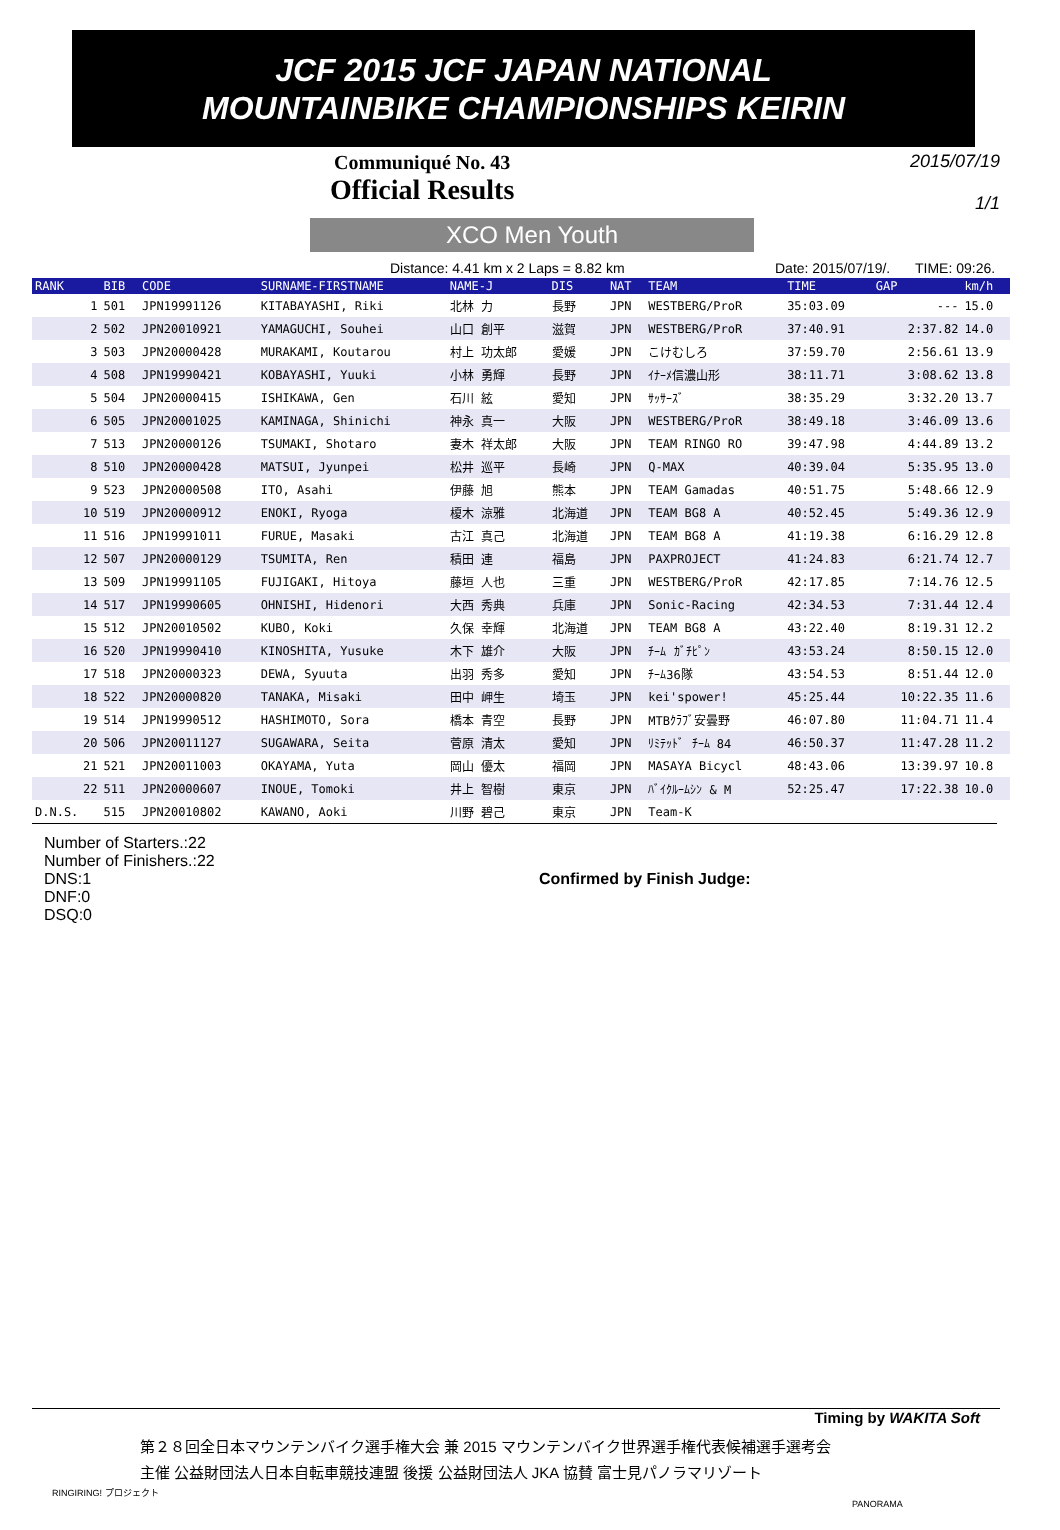JCF 2015 JCF JAPAN NATIONAL
MOUNTAINBIKE CHAMPIONSHIPS KEIRIN
Communiqué No. 43
Official Results
2015/07/19
1/1
XCO Men Youth
Distance: 4.41 km x 2 Laps = 8.82 km Date: 2015/07/19/. TIME: 09:26.
| RANK | BIB | CODE | SURNAME-FIRSTNAME | NAME-J | DIS | NAT | TEAM | TIME | GAP | km/h |
| --- | --- | --- | --- | --- | --- | --- | --- | --- | --- | --- |
| 1 | 501 | JPN19991126 | KITABAYASHI, Riki | 北林 力 | 長野 | JPN | WESTBERG/ProR | 35:03.09 | --- | 15.0 |
| 2 | 502 | JPN20010921 | YAMAGUCHI, Souhei | 山口 創平 | 滋賀 | JPN | WESTBERG/ProR | 37:40.91 | 2:37.82 | 14.0 |
| 3 | 503 | JPN20000428 | MURAKAMI, Koutarou | 村上 功太郎 | 愛媛 | JPN | こけむしろ | 37:59.70 | 2:56.61 | 13.9 |
| 4 | 508 | JPN19990421 | KOBAYASHI, Yuuki | 小林 勇輝 | 長野 | JPN | ｲﾅｰﾒ信濃山形 | 38:11.71 | 3:08.62 | 13.8 |
| 5 | 504 | JPN20000415 | ISHIKAWA, Gen | 石川 絃 | 愛知 | JPN | ｻｯｻｰｽﾞ | 38:35.29 | 3:32.20 | 13.7 |
| 6 | 505 | JPN20001025 | KAMINAGA, Shinichi | 神永 真一 | 大阪 | JPN | WESTBERG/ProR | 38:49.18 | 3:46.09 | 13.6 |
| 7 | 513 | JPN20000126 | TSUMAKI, Shotaro | 妻木 祥太郎 | 大阪 | JPN | TEAM RINGO RO | 39:47.98 | 4:44.89 | 13.2 |
| 8 | 510 | JPN20000428 | MATSUI, Jyunpei | 松井 巡平 | 長崎 | JPN | Q-MAX | 40:39.04 | 5:35.95 | 13.0 |
| 9 | 523 | JPN20000508 | ITO, Asahi | 伊藤 旭 | 熊本 | JPN | TEAM Gamadas | 40:51.75 | 5:48.66 | 12.9 |
| 10 | 519 | JPN20000912 | ENOKI, Ryoga | 榎木 涼雅 | 北海道 | JPN | TEAM BG8 A | 40:52.45 | 5:49.36 | 12.9 |
| 11 | 516 | JPN19991011 | FURUE, Masaki | 古江 真己 | 北海道 | JPN | TEAM BG8 A | 41:19.38 | 6:16.29 | 12.8 |
| 12 | 507 | JPN20000129 | TSUMITA, Ren | 積田 連 | 福島 | JPN | PAXPROJECT | 41:24.83 | 6:21.74 | 12.7 |
| 13 | 509 | JPN19991105 | FUJIGAKI, Hitoya | 藤垣 人也 | 三重 | JPN | WESTBERG/ProR | 42:17.85 | 7:14.76 | 12.5 |
| 14 | 517 | JPN19990605 | OHNISHI, Hidenori | 大西 秀典 | 兵庫 | JPN | Sonic-Racing | 42:34.53 | 7:31.44 | 12.4 |
| 15 | 512 | JPN20010502 | KUBO, Koki | 久保 幸輝 | 北海道 | JPN | TEAM BG8 A | 43:22.40 | 8:19.31 | 12.2 |
| 16 | 520 | JPN19990410 | KINOSHITA, Yusuke | 木下 雄介 | 大阪 | JPN | ﾁｰﾑ ｶﾞﾁﾋﾟﾝ | 43:53.24 | 8:50.15 | 12.0 |
| 17 | 518 | JPN20000323 | DEWA, Syuuta | 出羽 秀多 | 愛知 | JPN | ﾁｰﾑ36隊 | 43:54.53 | 8:51.44 | 12.0 |
| 18 | 522 | JPN20000820 | TANAKA, Misaki | 田中 岬生 | 埼玉 | JPN | kei'spower! | 45:25.44 | 10:22.35 | 11.6 |
| 19 | 514 | JPN19990512 | HASHIMOTO, Sora | 橋本 青空 | 長野 | JPN | MTBｸﾗﾌﾞ安曇野 | 46:07.80 | 11:04.71 | 11.4 |
| 20 | 506 | JPN20011127 | SUGAWARA, Seita | 菅原 清太 | 愛知 | JPN | ﾘﾐﾃｯﾄﾞ ﾁｰﾑ 84 | 46:50.37 | 11:47.28 | 11.2 |
| 21 | 521 | JPN20011003 | OKAYAMA, Yuta | 岡山 優太 | 福岡 | JPN | MASAYA Bicycl | 48:43.06 | 13:39.97 | 10.8 |
| 22 | 511 | JPN20000607 | INOUE, Tomoki | 井上 智樹 | 東京 | JPN | ﾊﾞｲｸﾙｰﾑｼﾝ & M | 52:25.47 | 17:22.38 | 10.0 |
| D.N.S. | 515 | JPN20010802 | KAWANO, Aoki | 川野 碧己 | 東京 | JPN | Team-K | | | |
Number of Starters.:22
Number of Finishers.:22
DNS:1
DNF:0
DSQ:0
Confirmed by Finish Judge:
Timing by WAKITA Soft
第２８回全日本マウンテンバイク選手権大会 兼 2015 マウンテンバイク世界選手権代表候補選手選考会
主催 公益財団法人日本自転車競技連盟 後援 公益財団法人 JKA 協賛 富士見パノラマリゾート
RINGIRING! プロジェクト PANORAMA